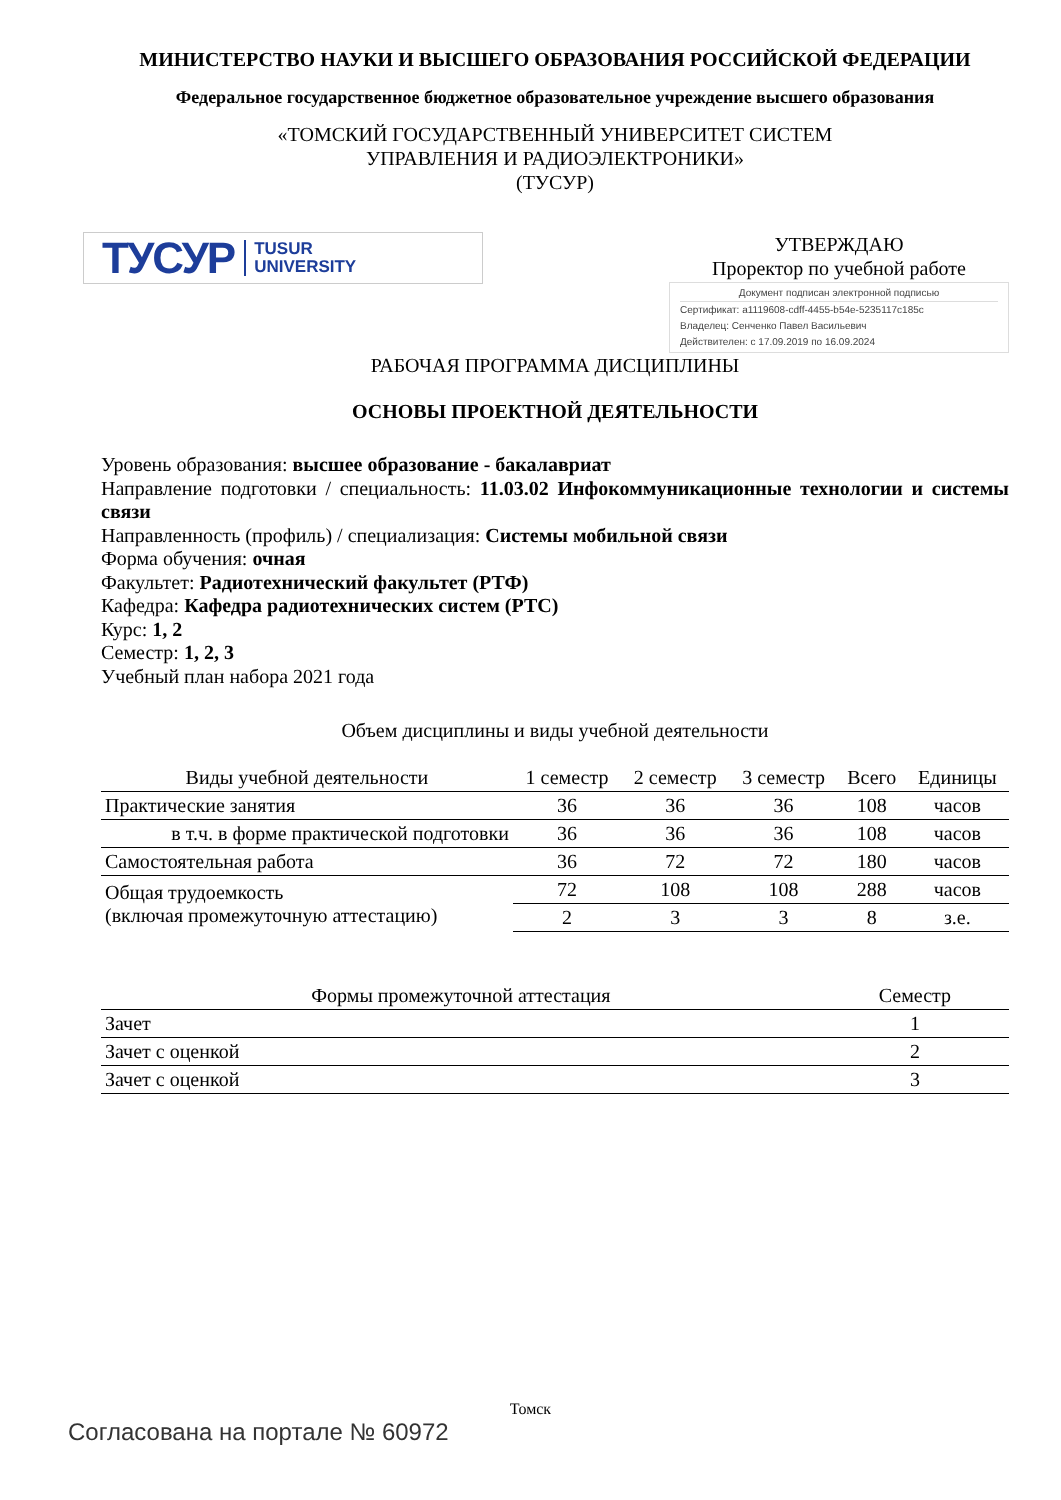МИНИСТЕРСТВО НАУКИ И ВЫСШЕГО ОБРАЗОВАНИЯ РОССИЙСКОЙ ФЕДЕРАЦИИ
Федеральное государственное бюджетное образовательное учреждение высшего образования
«ТОМСКИЙ ГОСУДАРСТВЕННЫЙ УНИВЕРСИТЕТ СИСТЕМ
УПРАВЛЕНИЯ И РАДИОЭЛЕКТРОНИКИ»
(ТУСУР)
ТУСУР TUSUR
UNIVERSITY
УТВЕРЖДАЮ
Проректор по учебной работе
Документ подписан электронной подписью
Сертификат: a1119608-cdff-4455-b54e-5235117c185c
Владелец: Сенченко Павел Васильевич
Действителен: с 17.09.2019 по 16.09.2024
РАБОЧАЯ ПРОГРАММА ДИСЦИПЛИНЫ
ОСНОВЫ ПРОЕКТНОЙ ДЕЯТЕЛЬНОСТИ
Уровень образования: высшее образование - бакалавриат
Направление подготовки / специальность: 11.03.02 Инфокоммуникационные технологии и системы связи
Направленность (профиль) / специализация: Системы мобильной связи
Форма обучения: очная
Факультет: Радиотехнический факультет (РТФ)
Кафедра: Кафедра радиотехнических систем (РТС)
Курс: 1, 2
Семестр: 1, 2, 3
Учебный план набора 2021 года
Объем дисциплины и виды учебной деятельности
| Виды учебной деятельности | 1 семестр | 2 семестр | 3 семестр | Всего | Единицы |
| --- | --- | --- | --- | --- | --- |
| Практические занятия | 36 | 36 | 36 | 108 | часов |
| в т.ч. в форме практической подготовки | 36 | 36 | 36 | 108 | часов |
| Самостоятельная работа | 36 | 72 | 72 | 180 | часов |
| Общая трудоемкость (включая промежуточную аттестацию) | 72 | 108 | 108 | 288 | часов |
| | 2 | 3 | 3 | 8 | з.е. |
| Формы промежуточной аттестация | Семестр |
| --- | --- |
| Зачет | 1 |
| Зачет с оценкой | 2 |
| Зачет с оценкой | 3 |
Томск
Согласована на портале № 60972